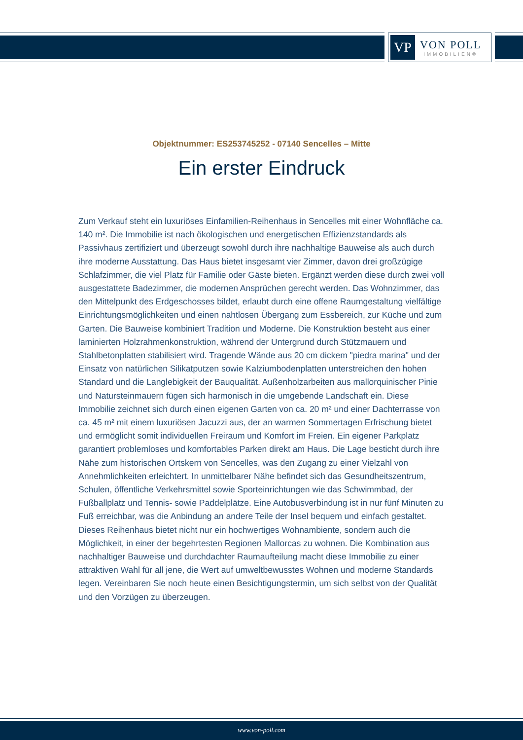VP
VON POLL
IMMOBILIEN®
Objektnummer: ES253745252 - 07140 Sencelles – Mitte
Ein erster Eindruck
Zum Verkauf steht ein luxuriöses Einfamilien-Reihenhaus in Sencelles mit einer Wohnfläche ca. 140 m². Die Immobilie ist nach ökologischen und energetischen Effizienzstandards als Passivhaus zertifiziert und überzeugt sowohl durch ihre nachhaltige Bauweise als auch durch ihre moderne Ausstattung. Das Haus bietet insgesamt vier Zimmer, davon drei großzügige Schlafzimmer, die viel Platz für Familie oder Gäste bieten. Ergänzt werden diese durch zwei voll ausgestattete Badezimmer, die modernen Ansprüchen gerecht werden. Das Wohnzimmer, das den Mittelpunkt des Erdgeschosses bildet, erlaubt durch eine offene Raumgestaltung vielfältige Einrichtungsmöglichkeiten und einen nahtlosen Übergang zum Essbereich, zur Küche und zum Garten. Die Bauweise kombiniert Tradition und Moderne. Die Konstruktion besteht aus einer laminierten Holzrahmenkonstruktion, während der Untergrund durch Stützmauern und Stahlbetonplatten stabilisiert wird. Tragende Wände aus 20 cm dickem "piedra marina" und der Einsatz von natürlichen Silikatputzen sowie Kalziumbodenplatten unterstreichen den hohen Standard und die Langlebigkeit der Bauqualität. Außenholzarbeiten aus mallorquinischer Pinie und Natursteinmauern fügen sich harmonisch in die umgebende Landschaft ein. Diese Immobilie zeichnet sich durch einen eigenen Garten von ca. 20 m² und einer Dachterrasse von ca. 45 m² mit einem luxuriösen Jacuzzi aus, der an warmen Sommertagen Erfrischung bietet und ermöglicht somit individuellen Freiraum und Komfort im Freien. Ein eigener Parkplatz garantiert problemloses und komfortables Parken direkt am Haus. Die Lage besticht durch ihre Nähe zum historischen Ortskern von Sencelles, was den Zugang zu einer Vielzahl von Annehmlichkeiten erleichtert. In unmittelbarer Nähe befindet sich das Gesundheitszentrum, Schulen, öffentliche Verkehrsmittel sowie Sporteinrichtungen wie das Schwimmbad, der Fußballplatz und Tennis- sowie Paddelplätze. Eine Autobusverbindung ist in nur fünf Minuten zu Fuß erreichbar, was die Anbindung an andere Teile der Insel bequem und einfach gestaltet. Dieses Reihenhaus bietet nicht nur ein hochwertiges Wohnambiente, sondern auch die Möglichkeit, in einer der begehrtesten Regionen Mallorcas zu wohnen. Die Kombination aus nachhaltiger Bauweise und durchdachter Raumaufteilung macht diese Immobilie zu einer attraktiven Wahl für all jene, die Wert auf umweltbewusstes Wohnen und moderne Standards legen. Vereinbaren Sie noch heute einen Besichtigungstermin, um sich selbst von der Qualität und den Vorzügen zu überzeugen.
www.von-poll.com